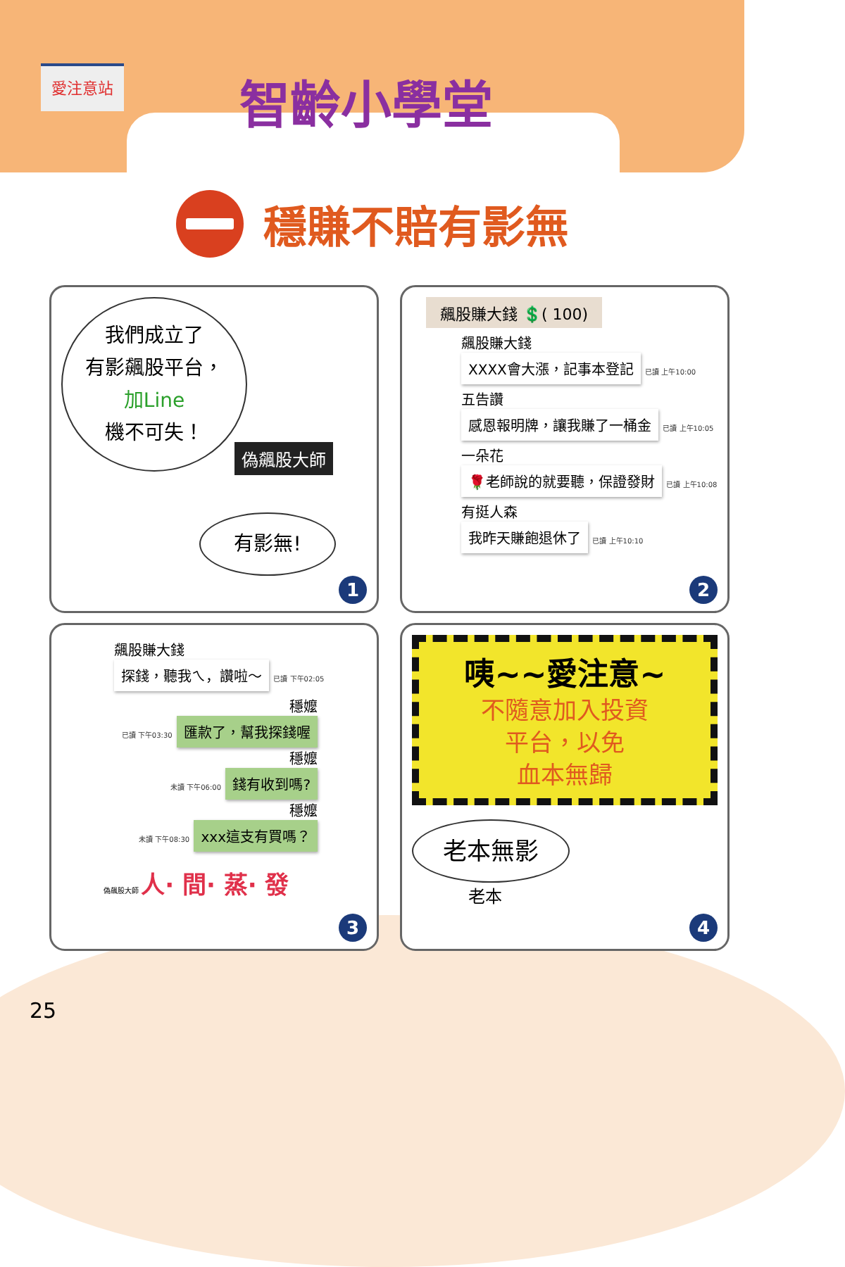愛注意站 智齡小學堂
穩賺不賠有影無
我們成立了
有影飆股平台，
加Line
機不可失！
偽飆股大師
有影無!
1
飆股賺大錢 💲( 100)
飆股賺大錢
XXXX會大漲，記事本登記 已讀 上午10:00
五告讚
感恩報明牌，讓我賺了一桶金 已讀 上午10:05
一朵花
🌹老師說的就要聽，保證發財 已讀 上午10:08
有挺人森
我昨天賺飽退休了 已讀 上午10:10
2
飆股賺大錢
探錢，聽我ㄟ，讚啦～ 已讀 下午02:05
穩嬤
已讀 下午03:30 匯款了，幫我探錢喔
穩嬤
未讀 下午06:00 錢有收到嗎?
穩嬤
未讀 下午08:30 xxx這支有買嗎？
偽飆股大師 人· 間· 蒸· 發
3
咦~~愛注意~
不隨意加入投資
平台，以免
血本無歸
老本無影
老本
4
25